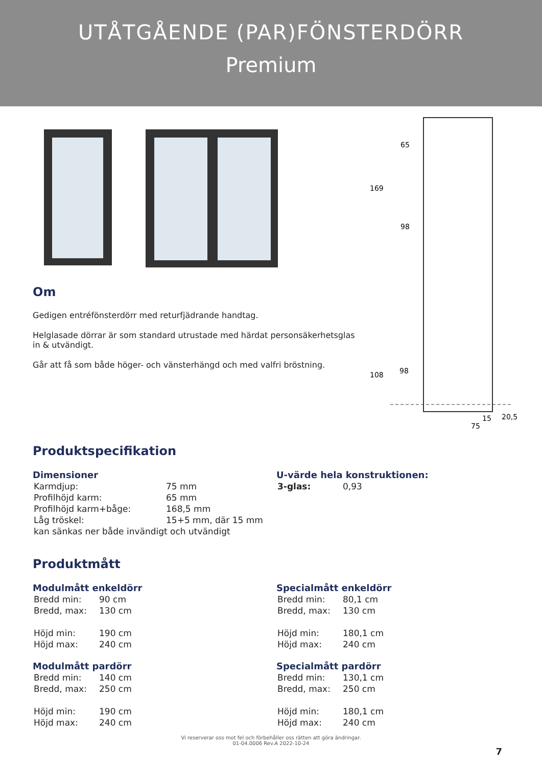UTÅTGÅENDE (PAR)FÖNSTERDÖRR
Premium
Om
Gedigen entréfönsterdörr med returfjädrande handtag.
Helglasade dörrar är som standard utrustade med härdat personsäkerhetsglas in & utvändigt.
Går att få som både höger- och vänsterhängd och med valfri bröstning.
65
169
98
108
98
75
15
20,5
Produktspecifikation
Dimensioner
| Karmdjup: | 75 mm |
| Profilhöjd karm: | 65 mm |
| Profilhöjd karm+båge: | 168,5 mm |
| Låg tröskel: | 15+5 mm, där 15 mm |
| kan sänkas ner både invändigt och utvändigt | |
U-värde hela konstruktionen:
| 3-glas: | 0,93 |
Produktmått
Modulmått enkeldörr
| Bredd min: | 90 cm |
| Bredd, max: | 130 cm |
| Höjd min: | 190 cm |
| Höjd max: | 240 cm |
Modulmått pardörr
| Bredd min: | 140 cm |
| Bredd, max: | 250 cm |
| Höjd min: | 190 cm |
| Höjd max: | 240 cm |
Specialmått enkeldörr
| Bredd min: | 80,1 cm |
| Bredd, max: | 130 cm |
| Höjd min: | 180,1 cm |
| Höjd max: | 240 cm |
Specialmått pardörr
| Bredd min: | 130,1 cm |
| Bredd, max: | 250 cm |
| Höjd min: | 180,1 cm |
| Höjd max: | 240 cm |
Vi reserverar oss mot fel och förbehåller oss rätten att göra ändringar.
01-04.0006 Rev.A 2022-10-24
7